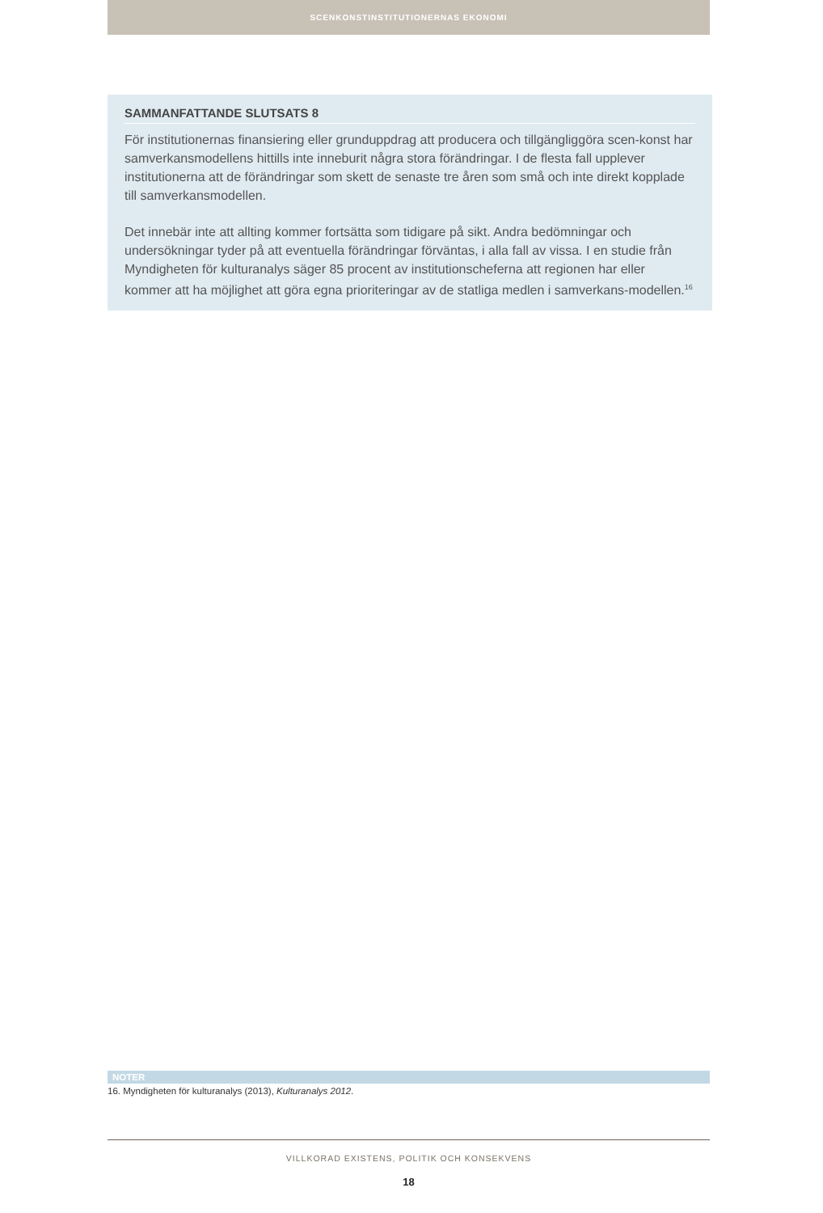SCENKONSTINSTITUTIONERNAS EKONOMI
SAMMANFATTANDE SLUTSATS 8
För institutionernas finansiering eller grunduppdrag att producera och tillgängliggöra scen-konst har samverkansmodellens hittills inte inneburit några stora förändringar. I de flesta fall upplever institutionerna att de förändringar som skett de senaste tre åren som små och inte direkt kopplade till samverkansmodellen.
Det innebär inte att allting kommer fortsätta som tidigare på sikt. Andra bedömningar och undersökningar tyder på att eventuella förändringar förväntas, i alla fall av vissa. I en studie från Myndigheten för kulturanalys säger 85 procent av institutionscheferna att regionen har eller kommer att ha möjlighet att göra egna prioriteringar av de statliga medlen i samverkans-modellen.<sup>16</sup>
NOTER
16. Myndigheten för kulturanalys (2013), Kulturanalys 2012.
VILLKORAD EXISTENS, POLITIK OCH KONSEKVENS
18